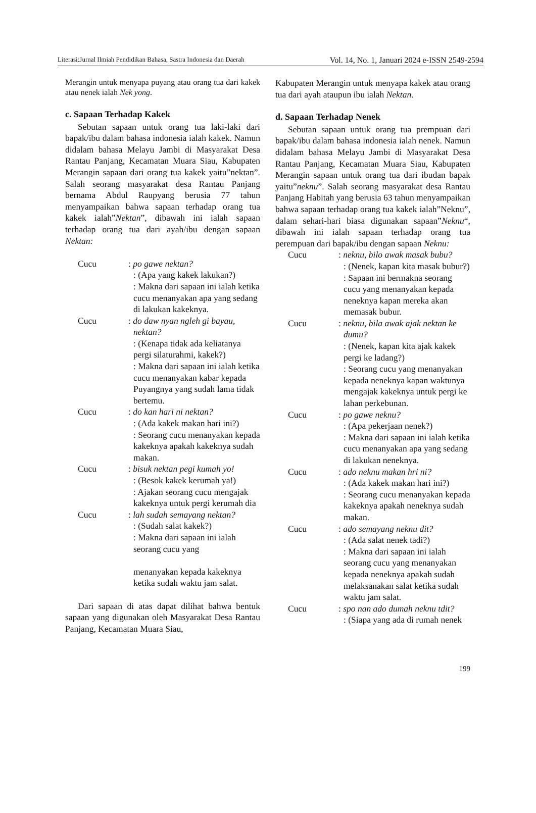Literasi:Jurnal Ilmiah Pendidikan Bahasa, Sastra Indonesia dan Daerah Vol. 14, No. 1, Januari 2024 e-ISSN 2549-2594
Merangin untuk menyapa puyang atau orang tua dari kakek atau nenek ialah Nek yong.
c. Sapaan Terhadap Kakek
Sebutan sapaan untuk orang tua laki-laki dari bapak/ibu dalam bahasa indonesia ialah kakek. Namun didalam bahasa Melayu Jambi di Masyarakat Desa Rantau Panjang, Kecamatan Muara Siau, Kabupaten Merangin sapaan dari orang tua kakek yaitu”nektan”. Salah seorang masyarakat desa Rantau Panjang bernama Abdul Raupyang berusia 77 tahun menyampaikan bahwa sapaan terhadap orang tua kakek ialah”Nektan”, dibawah ini ialah sapaan terhadap orang tua dari ayah/ibu dengan sapaan Nektan:
Cucu : po gawe nektan?
: (Apa yang kakek lakukan?)
: Makna dari sapaan ini ialah ketika cucu menanyakan apa yang sedang di lakukan kakeknya.
Cucu : do daw nyan ngleh gi bayau, nektan?
: (Kenapa tidak ada keliatanya pergi silaturahmi, kakek?)
: Makna dari sapaan ini ialah ketika cucu menanyakan kabar kepada Puyangnya yang sudah lama tidak bertemu.
Cucu : do kan hari ni nektan?
: (Ada kakek makan hari ini?)
: Seorang cucu menanyakan kepada kakeknya apakah kakeknya sudah makan.
Cucu : bisuk nektan pegi kumah yo!
: (Besok kakek kerumah ya!)
: Ajakan seorang cucu mengajak kakeknya untuk pergi kerumah dia
Cucu : lah sudah semayang nektan?
: (Sudah salat kakek?)
: Makna dari sapaan ini ialah seorang cucu yang
menanyakan kepada kakeknya ketika sudah waktu jam salat.
Dari sapaan di atas dapat dilihat bahwa bentuk sapaan yang digunakan oleh Masyarakat Desa Rantau Panjang, Kecamatan Muara Siau,
Kabupaten Merangin untuk menyapa kakek atau orang tua dari ayah ataupun ibu ialah Nektan.
d. Sapaan Terhadap Nenek
Sebutan sapaan untuk orang tua prempuan dari bapak/ibu dalam bahasa indonesia ialah nenek. Namun didalam bahasa Melayu Jambi di Masyarakat Desa Rantau Panjang, Kecamatan Muara Siau, Kabupaten Merangin sapaan untuk orang tua dari ibudan bapak yaitu”neknu”. Salah seorang masyarakat desa Rantau Panjang Habitah yang berusia 63 tahun menyampaikan bahwa sapaan terhadap orang tua kakek ialah”Neknu”, dalam sehari-hari biasa digunakan sapaan”Neknu“, dibawah ini ialah sapaan terhadap orang tua perempuan dari bapak/ibu dengan sapaan Neknu:
Cucu : neknu, bilo awak masak bubu?
: (Nenek, kapan kita masak bubur?)
: Sapaan ini bermakna seorang cucu yang menanyakan kepada neneknya kapan mereka akan memasak bubur.
Cucu : neknu, bila awak ajak nektan ke dumu?
: (Nenek, kapan kita ajak kakek pergi ke ladang?)
: Seorang cucu yang menanyakan kepada neneknya kapan waktunya mengajak kakeknya untuk pergi ke lahan perkebunan.
Cucu : po gawe neknu?
: (Apa pekerjaan nenek?)
: Makna dari sapaan ini ialah ketika cucu menanyakan apa yang sedang di lakukan neneknya.
Cucu : ado neknu makan hri ni?
: (Ada kakek makan hari ini?)
: Seorang cucu menanyakan kepada kakeknya apakah neneknya sudah makan.
Cucu : ado semayang neknu dit?
: (Ada salat nenek tadi?)
: Makna dari sapaan ini ialah seorang cucu yang menanyakan kepada neneknya apakah sudah melaksanakan salat ketika sudah waktu jam salat.
Cucu : spo nan ado dumah neknu tdit?
: (Siapa yang ada di rumah nenek
199